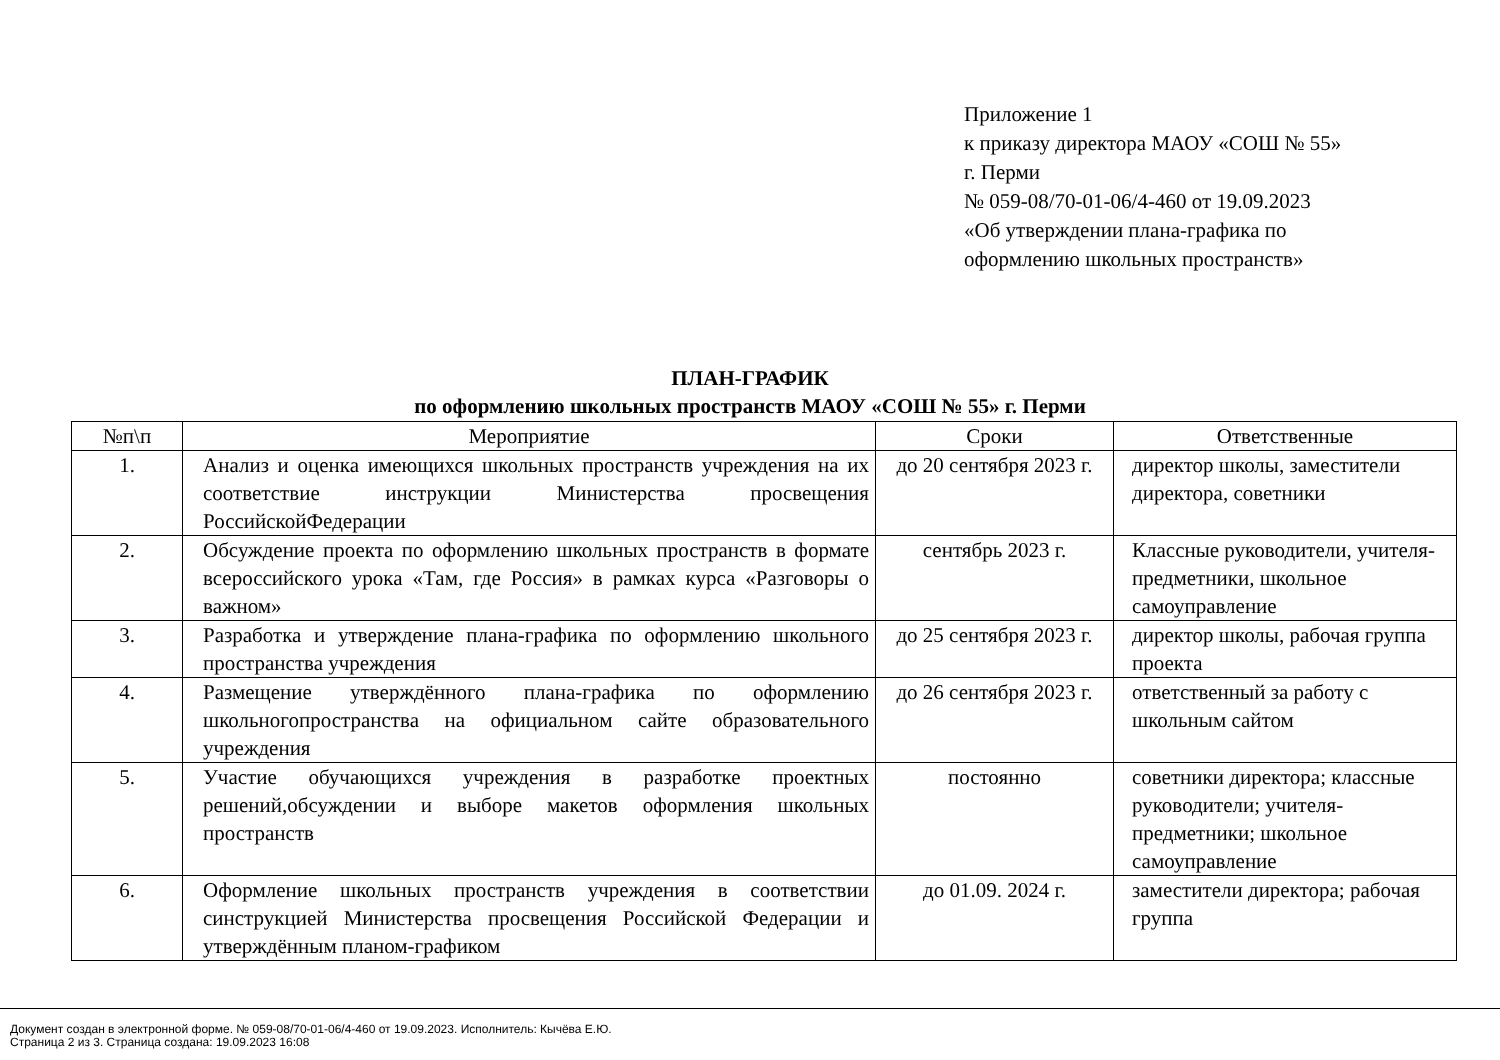Приложение 1
к приказу директора МАОУ «СОШ № 55»
г. Перми
№ 059-08/70-01-06/4-460 от 19.09.2023
«Об утверждении плана-графика по
оформлению школьных пространств»
ПЛАН-ГРАФИК
по оформлению школьных пространств МАОУ «СОШ № 55» г. Перми
| №п\п | Мероприятие | Сроки | Ответственные |
| --- | --- | --- | --- |
| 1. | Анализ и оценка имеющихся школьных пространств учреждения на их соответствие инструкции Министерства просвещения РоссийскойФедерации | до 20 сентября 2023 г. | директор школы, заместители директора, советники |
| 2. | Обсуждение проекта по оформлению школьных пространств в формате всероссийского урока «Там, где Россия» в рамках курса «Разговоры о важном» | сентябрь 2023 г. | Классные руководители, учителя-предметники, школьное самоуправление |
| 3. | Разработка и утверждение плана-графика по оформлению школьного пространства учреждения | до 25 сентября 2023 г. | директор школы, рабочая группа проекта |
| 4. | Размещение утверждённого плана-графика по оформлению школьногопространства на официальном сайте образовательного учреждения | до 26 сентября 2023 г. | ответственный за работу с школьным сайтом |
| 5. | Участие обучающихся учреждения в разработке проектных решений,обсуждении и выборе макетов оформления школьных пространств | постоянно | советники директора; классные руководители; учителя- предметники; школьное самоуправление |
| 6. | Оформление школьных пространств учреждения в соответствии синструкцией Министерства просвещения Российской Федерации и утверждённым планом-графиком | до 01.09. 2024 г. | заместители директора; рабочая группа |
Документ создан в электронной форме. № 059-08/70-01-06/4-460 от 19.09.2023. Исполнитель: Кычёва Е.Ю.
Страница 2 из 3. Страница создана: 19.09.2023 16:08